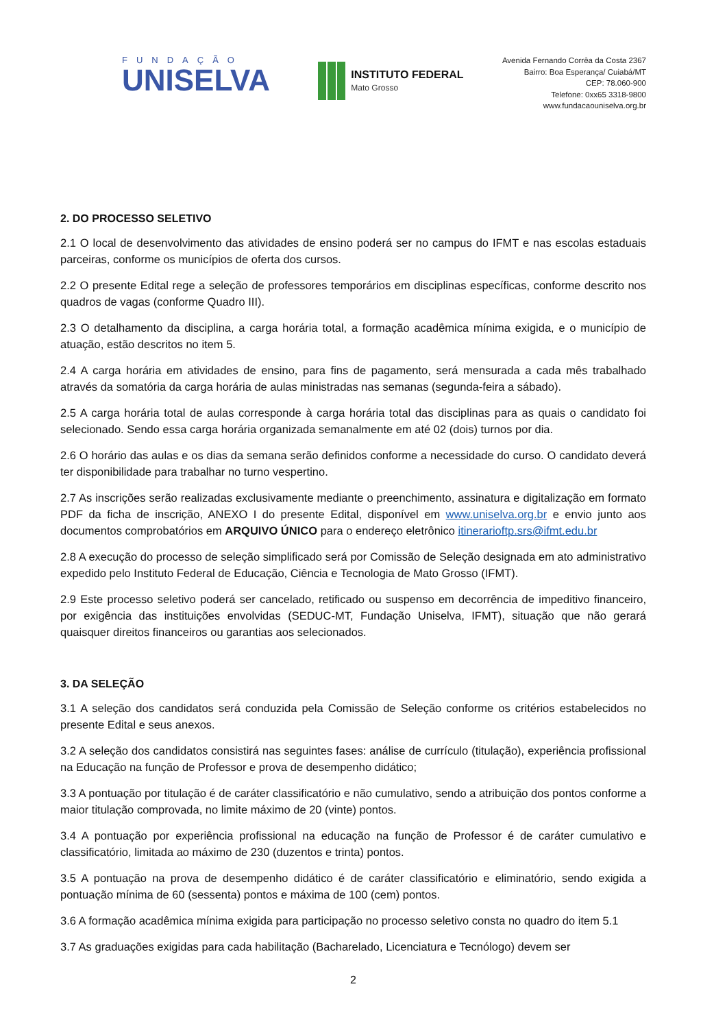FUNDAÇÃO
UNISELVA
INSTITUTO FEDERAL
Mato Grosso
Avenida Fernando Corrêa da Costa 2367
Bairro: Boa Esperança/ Cuiabá/MT
CEP: 78.060-900
Telefone: 0xx65 3318-9800
www.fundacaouniselva.org.br
2. DO PROCESSO SELETIVO
2.1 O local de desenvolvimento das atividades de ensino poderá ser no campus do IFMT e nas escolas estaduais parceiras, conforme os municípios de oferta dos cursos.
2.2 O presente Edital rege a seleção de professores temporários em disciplinas específicas, conforme descrito nos quadros de vagas (conforme Quadro III).
2.3 O detalhamento da disciplina, a carga horária total, a formação acadêmica mínima exigida, e o município de atuação, estão descritos no item 5.
2.4 A carga horária em atividades de ensino, para fins de pagamento, será mensurada a cada mês trabalhado através da somatória da carga horária de aulas ministradas nas semanas (segunda-feira a sábado).
2.5 A carga horária total de aulas corresponde à carga horária total das disciplinas para as quais o candidato foi selecionado. Sendo essa carga horária organizada semanalmente em até 02 (dois) turnos por dia.
2.6 O horário das aulas e os dias da semana serão definidos conforme a necessidade do curso. O candidato deverá ter disponibilidade para trabalhar no turno vespertino.
2.7 As inscrições serão realizadas exclusivamente mediante o preenchimento, assinatura e digitalização em formato PDF da ficha de inscrição, ANEXO I do presente Edital, disponível em www.uniselva.org.br e envio junto aos documentos comprobatórios em ARQUIVO ÚNICO para o endereço eletrônico itinerarioftp.srs@ifmt.edu.br
2.8 A execução do processo de seleção simplificado será por Comissão de Seleção designada em ato administrativo expedido pelo Instituto Federal de Educação, Ciência e Tecnologia de Mato Grosso (IFMT).
2.9 Este processo seletivo poderá ser cancelado, retificado ou suspenso em decorrência de impeditivo financeiro, por exigência das instituições envolvidas (SEDUC-MT, Fundação Uniselva, IFMT), situação que não gerará quaisquer direitos financeiros ou garantias aos selecionados.
3. DA SELEÇÃO
3.1 A seleção dos candidatos será conduzida pela Comissão de Seleção conforme os critérios estabelecidos no presente Edital e seus anexos.
3.2 A seleção dos candidatos consistirá nas seguintes fases: análise de currículo (titulação), experiência profissional na Educação na função de Professor e prova de desempenho didático;
3.3 A pontuação por titulação é de caráter classificatório e não cumulativo, sendo a atribuição dos pontos conforme a maior titulação comprovada, no limite máximo de 20 (vinte) pontos.
3.4 A pontuação por experiência profissional na educação na função de Professor é de caráter cumulativo e classificatório, limitada ao máximo de 230 (duzentos e trinta) pontos.
3.5 A pontuação na prova de desempenho didático é de caráter classificatório e eliminatório, sendo exigida a pontuação mínima de 60 (sessenta) pontos e máxima de 100 (cem) pontos.
3.6 A formação acadêmica mínima exigida para participação no processo seletivo consta no quadro do item 5.1
3.7 As graduações exigidas para cada habilitação (Bacharelado, Licenciatura e Tecnólogo) devem ser
2